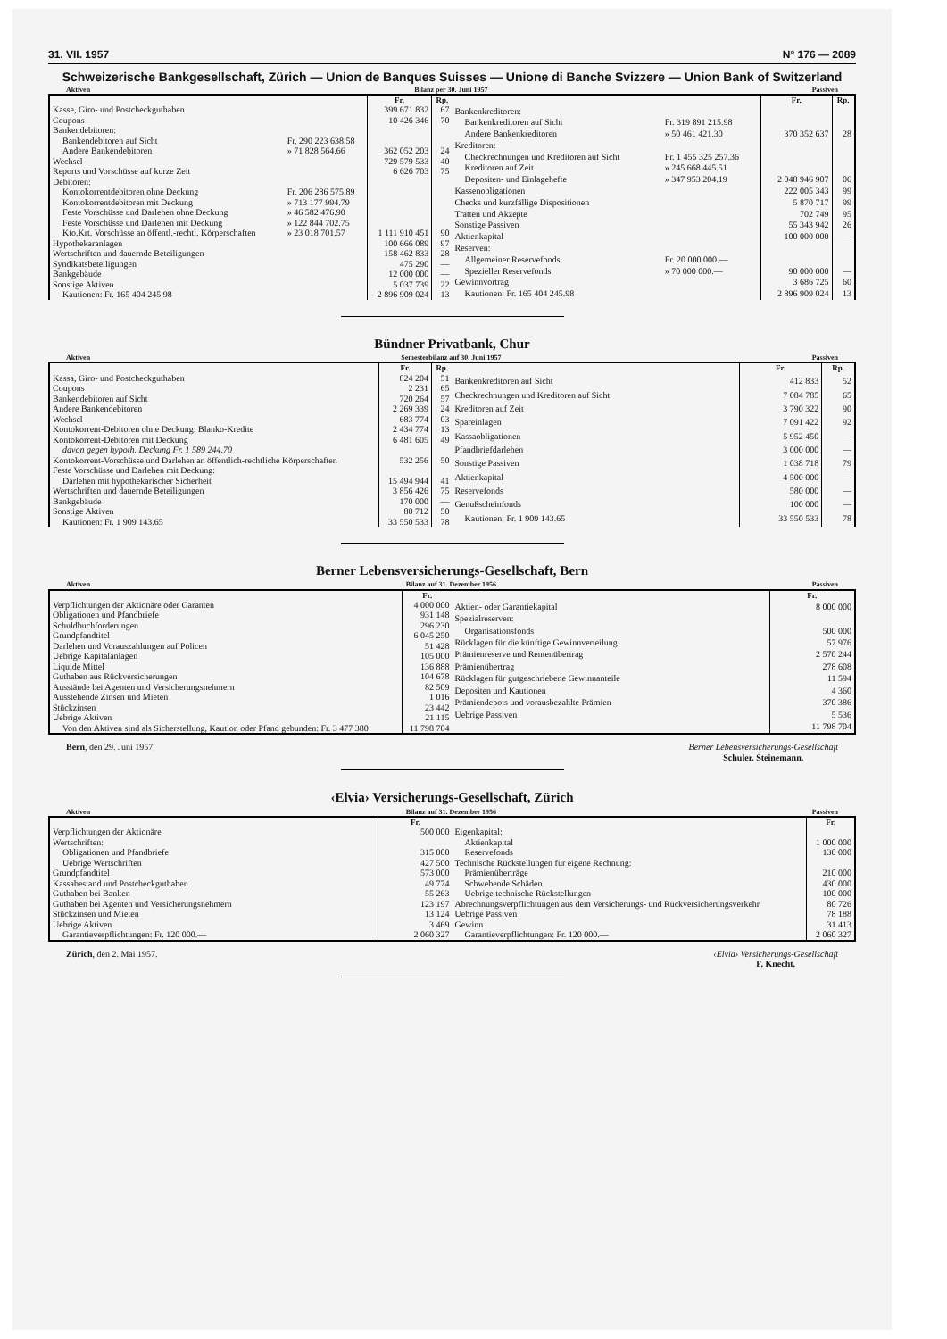31. VII. 1957 N° 176 — 2089
Schweizerische Bankgesellschaft, Zürich — Union de Banques Suisses — Unione di Banche Svizzere — Union Bank of Switzerland
Aktiven Bilanz per 30. Juni 1957 Passiven
| | | Fr. | Rp. |
| Kasse, Giro- und Postcheckguthaben | | 399 671 832 | 67 |
| Coupons | | 10 426 346 | 70 |
| Bankendebitoren: | | | |
| Bankendebitoren auf Sicht | Fr. 290 223 638.58 | | |
| Andere Bankendebitoren | » 71 828 564.66 | 362 052 203 | 24 |
| Wechsel | | 729 579 533 | 40 |
| Reports und Vorschüsse auf kurze Zeit | | 6 626 703 | 75 |
| Debitoren: | | | |
| Kontokorrentdebitoren ohne Deckung | Fr. 206 286 575.89 | | |
| Kontokorrentdebitoren mit Deckung | » 713 177 994.79 | | |
| Feste Vorschüsse und Darlehen ohne Deckung | » 46 582 476.90 | | |
| Feste Vorschüsse und Darlehen mit Deckung | » 122 844 702.75 | | |
| Kto.Krt. Vorschüsse an öffentl.-rechtl. Körperschaften | » 23 018 701.57 | 1 111 910 451 | 90 |
| Hypothekaranlagen | | 100 666 089 | 97 |
| Wertschriften und dauernde Beteiligungen | | 158 462 833 | 28 |
| Syndikatsbeteiligungen | | 475 290 | — |
| Bankgebäude | | 12 000 000 | — |
| Sonstige Aktiven | | 5 037 739 | 22 |
| Kautionen: Fr. 165 404 245.98 | | 2 896 909 024 | 13 |
| | | Fr. | Rp. |
| Bankenkreditoren: | | | |
| Bankenkreditoren auf Sicht | Fr. 319 891 215.98 | | |
| Andere Bankenkreditoren | » 50 461 421.30 | 370 352 637 | 28 |
| Kreditoren: | | | |
| Checkrechnungen und Kreditoren auf Sicht | Fr. 1 455 325 257.36 | | |
| Kreditoren auf Zeit | » 245 668 445.51 | | |
| Depositen- und Einlagehefte | » 347 953 204.19 | 2 048 946 907 | 06 |
| Kassenobligationen | | 222 005 343 | 99 |
| Checks und kurzfällige Dispositionen | | 5 870 717 | 99 |
| Tratten und Akzepte | | 702 749 | 95 |
| Sonstige Passiven | | 55 343 942 | 26 |
| Aktienkapital | | 100 000 000 | — |
| Reserven: | | | |
| Allgemeiner Reservefonds | Fr. 20 000 000.— | | |
| Spezieller Reservefonds | » 70 000 000.— | 90 000 000 | — |
| Gewinnvortrag | | 3 686 725 | 60 |
| Kautionen: Fr. 165 404 245.98 | | 2 896 909 024 | 13 |
Bündner Privatbank, Chur
Aktiven Semesterbilanz auf 30. Juni 1957 Passiven
| | Fr. | Rp. |
| Kassa, Giro- und Postcheckguthaben | 824 204 | 51 |
| Coupons | 2 231 | 65 |
| Bankendebitoren auf Sicht | 720 264 | 57 |
| Andere Bankendebitoren | 2 269 339 | 24 |
| Wechsel | 683 774 | 03 |
| Kontokorrent-Debitoren ohne Deckung: Blanko-Kredite | 2 434 774 | 13 |
| Kontokorrent-Debitoren mit Deckung | 6 481 605 | 49 |
| davon gegen hypoth. Deckung Fr. 1 589 244.70 | | |
| Kontokorrent-Vorschüsse und Darlehen an öffentlich-rechtliche Körperschaften | 532 256 | 50 |
| Feste Vorschüsse und Darlehen mit Deckung: | | |
| Darlehen mit hypothekarischer Sicherheit | 15 494 944 | 41 |
| Wertschriften und dauernde Beteiligungen | 3 856 426 | 75 |
| Bankgebäude | 170 000 | — |
| Sonstige Aktiven | 80 712 | 50 |
| Kautionen: Fr. 1 909 143.65 | 33 550 533 | 78 |
| | Fr. | Rp. |
| Bankenkreditoren auf Sicht | 412 833 | 52 |
| Checkrechnungen und Kreditoren auf Sicht | 7 084 785 | 65 |
| Kreditoren auf Zeit | 3 790 322 | 90 |
| Spareinlagen | 7 091 422 | 92 |
| Kassaobligationen | 5 952 450 | — |
| Pfandbriefdarlehen | 3 000 000 | — |
| Sonstige Passiven | 1 038 718 | 79 |
| Aktienkapital | 4 500 000 | — |
| Reservefonds | 580 000 | — |
| Genußscheinfonds | 100 000 | — |
| Kautionen: Fr. 1 909 143.65 | 33 550 533 | 78 |
Berner Lebensversicherungs-Gesellschaft, Bern
Aktiven Bilanz auf 31. Dezember 1956 Passiven
| | Fr. |
| Verpflichtungen der Aktionäre oder Garanten | 4 000 000 |
| Obligationen und Pfandbriefe | 931 148 |
| Schuldbuchforderungen | 296 230 |
| Grundpfandtitel | 6 045 250 |
| Darlehen und Vorauszahlungen auf Policen | 51 428 |
| Uebrige Kapitalanlagen | 105 000 |
| Liquide Mittel | 136 888 |
| Guthaben aus Rückversicherungen | 104 678 |
| Ausstände bei Agenten und Versicherungsnehmern | 82 509 |
| Ausstehende Zinsen und Mieten | 1 016 |
| Stückzinsen | 23 442 |
| Uebrige Aktiven | 21 115 |
| Von den Aktiven sind als Sicherstellung, Kaution oder Pfand gebunden: Fr. 3 477 380 | 11 798 704 |
| | Fr. |
| Aktien- oder Garantiekapital | 8 000 000 |
| Spezialreserven: | |
| Organisationsfonds | 500 000 |
| Rücklagen für die künftige Gewinnverteilung | 57 976 |
| Prämienreserve und Rentenübertrag | 2 570 244 |
| Prämienübertrag | 278 608 |
| Rücklagen für gutgeschriebene Gewinnanteile | 11 594 |
| Depositen und Kautionen | 4 360 |
| Prämiendepots und vorausbezahlte Prämien | 370 386 |
| Uebrige Passiven | 5 536 |
| | 11 798 704 |
Bern, den 29. Juni 1957. Berner Lebensversicherungs-Gesellschaft
Schuler. Steinemann.
‹Elvia› Versicherungs-Gesellschaft, Zürich
Aktiven Bilanz auf 31. Dezember 1956 Passiven
| | Fr. |
| Verpflichtungen der Aktionäre | 500 000 |
| Wertschriften: | |
| Obligationen und Pfandbriefe | 315 000 |
| Uebrige Wertschriften | 427 500 |
| Grundpfandtitel | 573 000 |
| Kassabestand und Postcheckguthaben | 49 774 |
| Guthaben bei Banken | 55 263 |
| Guthaben bei Agenten und Versicherungsnehmern | 123 197 |
| Stückzinsen und Mieten | 13 124 |
| Uebrige Aktiven | 3 469 |
| Garantieverpflichtungen: Fr. 120 000.— | 2 060 327 |
| | Fr. |
| Eigenkapital: | |
| Aktienkapital | 1 000 000 |
| Reservefonds | 130 000 |
| Technische Rückstellungen für eigene Rechnung: | |
| Prämienüberträge | 210 000 |
| Schwebende Schäden | 430 000 |
| Uebrige technische Rückstellungen | 100 000 |
| Abrechnungsverpflichtungen aus dem Versicherungs- und Rückversicherungsverkehr | 80 726 |
| Uebrige Passiven | 78 188 |
| Gewinn | 31 413 |
| Garantieverpflichtungen: Fr. 120 000.— | 2 060 327 |
Zürich, den 2. Mai 1957. ‹Elvia› Versicherungs-Gesellschaft
F. Knecht.